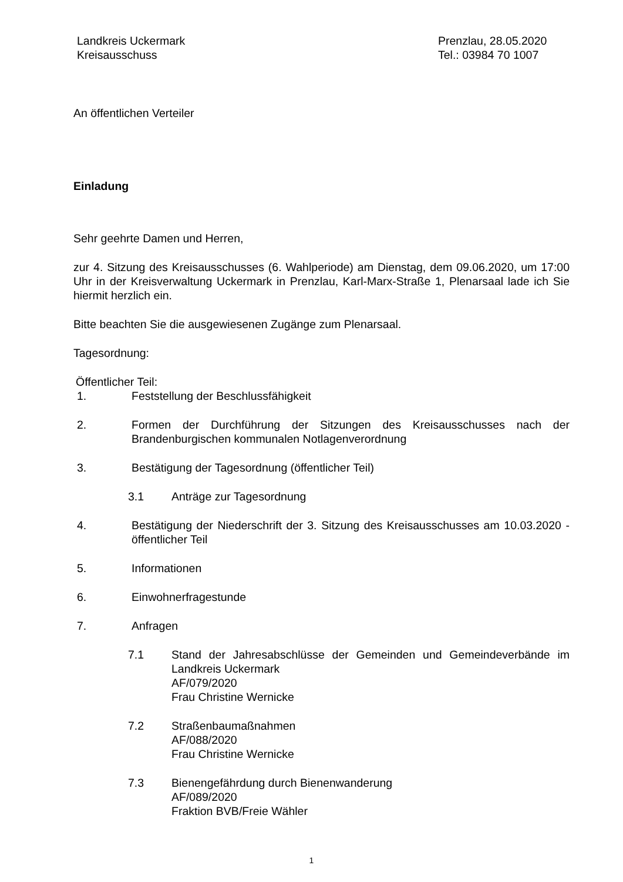Landkreis Uckermark
Kreisausschuss
Prenzlau, 28.05.2020
Tel.: 03984 70 1007
An öffentlichen Verteiler
Einladung
Sehr geehrte Damen und Herren,
zur 4. Sitzung des Kreisausschusses (6. Wahlperiode) am Dienstag, dem 09.06.2020, um 17:00 Uhr in der Kreisverwaltung Uckermark in Prenzlau, Karl-Marx-Straße 1, Plenarsaal lade ich Sie hiermit herzlich ein.
Bitte beachten Sie die ausgewiesenen Zugänge zum Plenarsaal.
Tagesordnung:
Öffentlicher Teil:
1. Feststellung der Beschlussfähigkeit
2. Formen der Durchführung der Sitzungen des Kreisausschusses nach der Brandenburgischen kommunalen Notlagenverordnung
3. Bestätigung der Tagesordnung (öffentlicher Teil)
3.1 Anträge zur Tagesordnung
4. Bestätigung der Niederschrift der 3. Sitzung des Kreisausschusses am 10.03.2020 - öffentlicher Teil
5. Informationen
6. Einwohnerfragestunde
7. Anfragen
7.1 Stand der Jahresabschlüsse der Gemeinden und Gemeindeverbände im Landkreis Uckermark
AF/079/2020
Frau Christine Wernicke
7.2 Straßenbaumaßnahmen
AF/088/2020
Frau Christine Wernicke
7.3 Bienengefährdung durch Bienenwanderung
AF/089/2020
Fraktion BVB/Freie Wähler
1